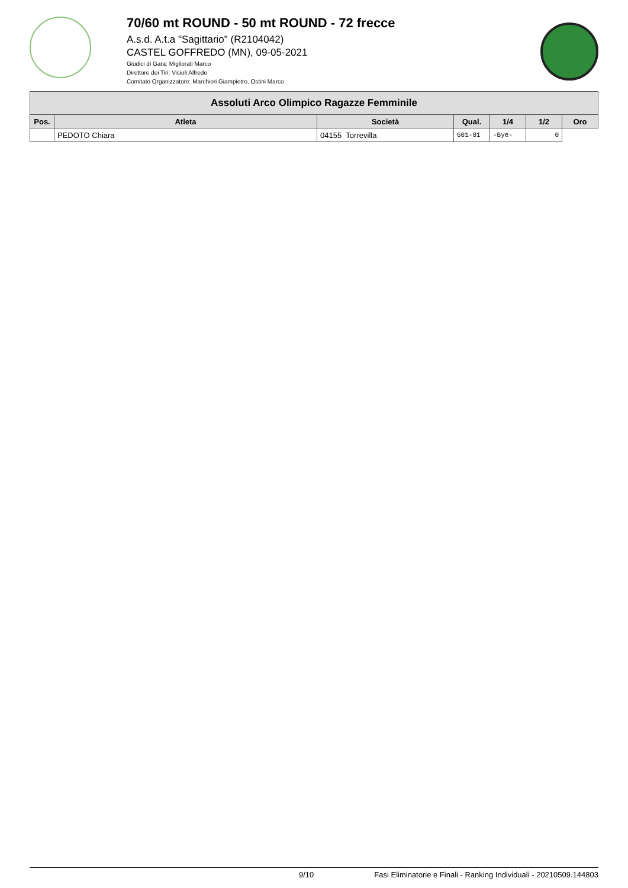70/60 mt ROUND - 50 mt ROUND - 72 frecce
A.s.d. A.t.a "Sagittario" (R2104042)
CASTEL GOFFREDO (MN), 09-05-2021
Giudici di Gara: Migliorati Marco
Direttore dei Tiri: Visioli Alfredo
Comitato Organizzatore: Marchiori Giampietro, Ostini Marco
| Assoluti Arco Olimpico Ragazze Femminile | | | | | | |
| --- | --- | --- | --- | --- | --- | --- |
| Pos. | Atleta | Società | Qual. | 1/4 | 1/2 | Oro |
| | PEDOTO Chiara | 04155 Torrevilla | 601-01 | -Bye- | 0 | |
9/10 Fasi Eliminatorie e Finali - Ranking Individuali - 20210509.144803